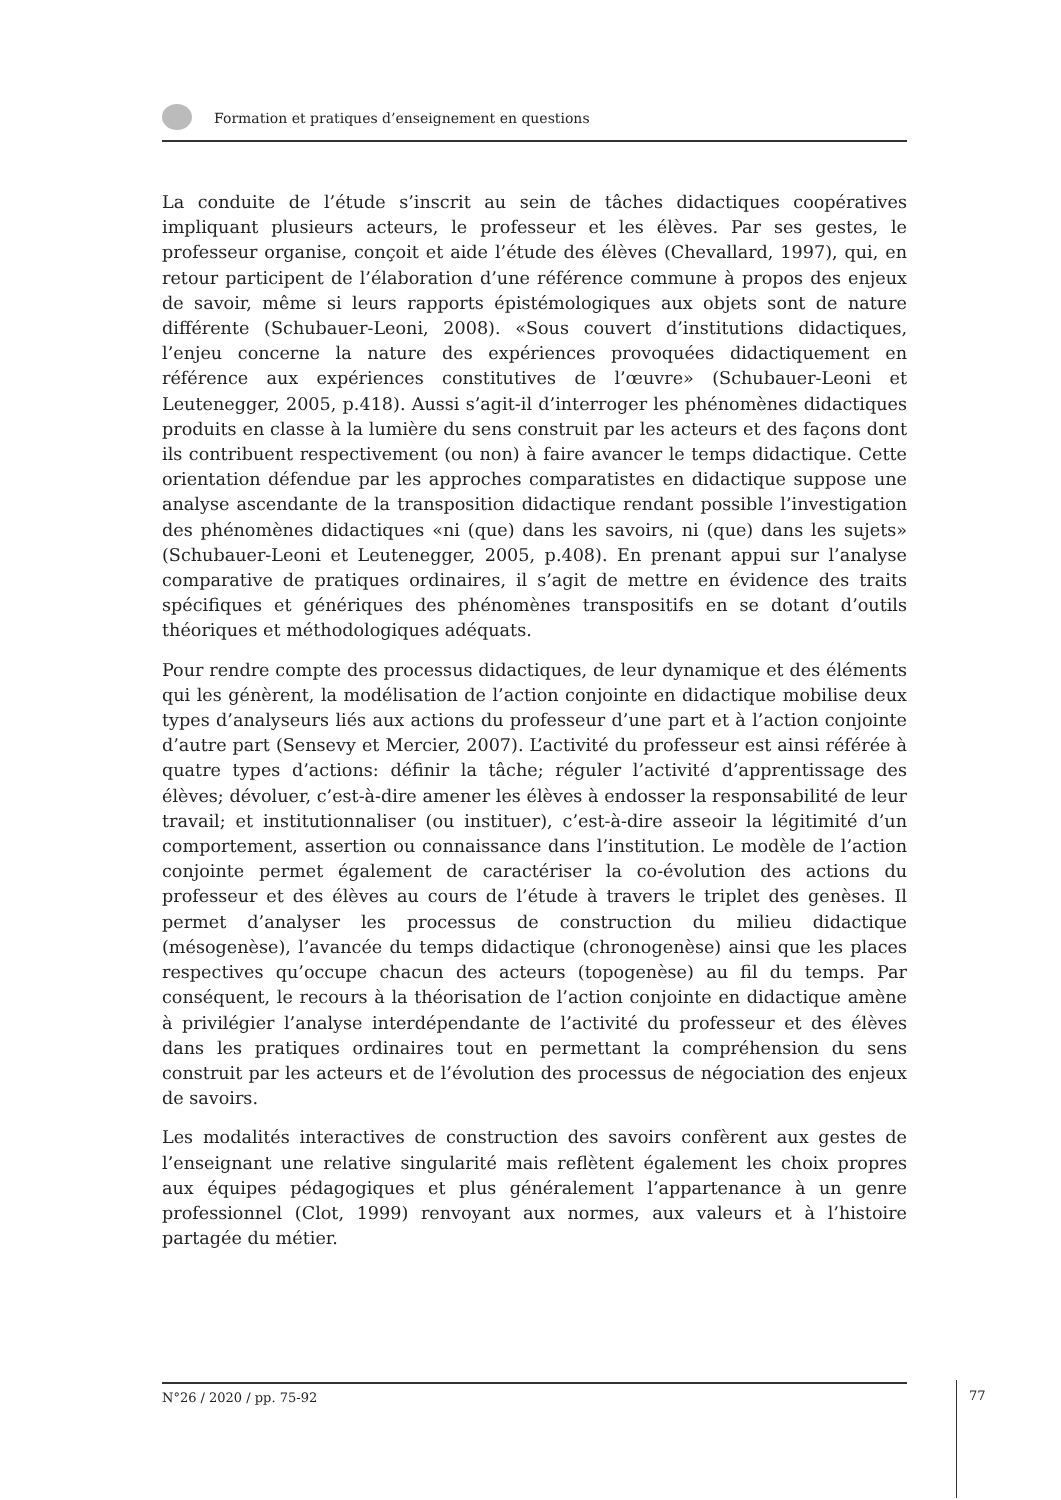Formation et pratiques d’enseignement en questions
La conduite de l’étude s’inscrit au sein de tâches didactiques coopératives impliquant plusieurs acteurs, le professeur et les élèves. Par ses gestes, le professeur organise, conçoit et aide l’étude des élèves (Chevallard, 1997), qui, en retour participent de l’élaboration d’une référence commune à propos des enjeux de savoir, même si leurs rapports épistémologiques aux objets sont de nature différente (Schubauer-Leoni, 2008). «Sous couvert d’institutions didactiques, l’enjeu concerne la nature des expériences provoquées didactiquement en référence aux expériences constitutives de l’œuvre» (Schubauer-Leoni et Leutenegger, 2005, p.418). Aussi s’agit-il d’interroger les phénomènes didactiques produits en classe à la lumière du sens construit par les acteurs et des façons dont ils contribuent respectivement (ou non) à faire avancer le temps didactique. Cette orientation défendue par les approches comparatistes en didactique suppose une analyse ascendante de la transposition didactique rendant possible l’investigation des phénomènes didactiques «ni (que) dans les savoirs, ni (que) dans les sujets» (Schubauer-Leoni et Leutenegger, 2005, p.408). En prenant appui sur l’analyse comparative de pratiques ordinaires, il s’agit de mettre en évidence des traits spécifiques et génériques des phénomènes transpositifs en se dotant d’outils théoriques et méthodologiques adéquats.
Pour rendre compte des processus didactiques, de leur dynamique et des éléments qui les génèrent, la modélisation de l’action conjointe en didactique mobilise deux types d’analyseurs liés aux actions du professeur d’une part et à l’action conjointe d’autre part (Sensevy et Mercier, 2007). L’activité du professeur est ainsi référée à quatre types d’actions: définir la tâche; réguler l’activité d’apprentissage des élèves; dévoluer, c’est-à-dire amener les élèves à endosser la responsabilité de leur travail; et institutionnaliser (ou instituer), c’est-à-dire asseoir la légitimité d’un comportement, assertion ou connaissance dans l’institution. Le modèle de l’action conjointe permet également de caractériser la co-évolution des actions du professeur et des élèves au cours de l’étude à travers le triplet des genèses. Il permet d’analyser les processus de construction du milieu didactique (mésogenèse), l’avancée du temps didactique (chronogenèse) ainsi que les places respectives qu’occupe chacun des acteurs (topogenèse) au fil du temps. Par conséquent, le recours à la théorisation de l’action conjointe en didactique amène à privilégier l’analyse interdépendante de l’activité du professeur et des élèves dans les pratiques ordinaires tout en permettant la compréhension du sens construit par les acteurs et de l’évolution des processus de négociation des enjeux de savoirs.
Les modalités interactives de construction des savoirs confèrent aux gestes de l’enseignant une relative singularité mais reflètent également les choix propres aux équipes pédagogiques et plus généralement l’appartenance à un genre professionnel (Clot, 1999) renvoyant aux normes, aux valeurs et à l’histoire partagée du métier.
N°26 / 2020 / pp. 75-92 77